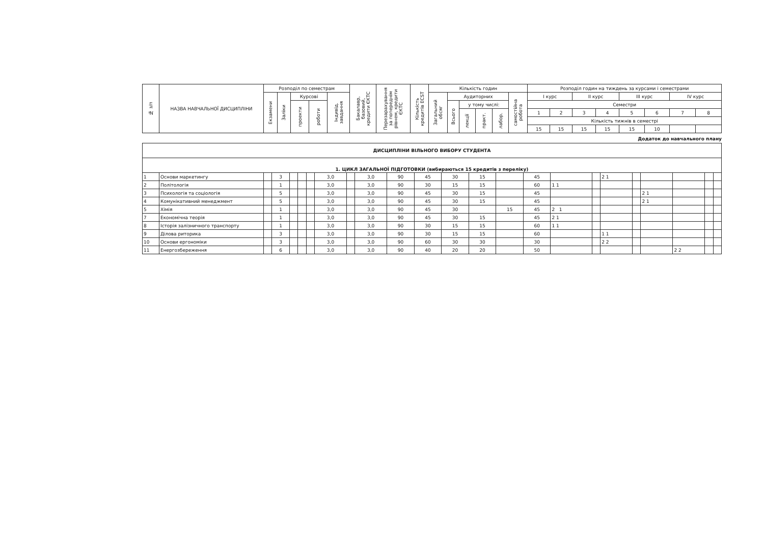| № з/п | НАЗВА НАВЧАЛЬНОЇ ДИСЦИПЛІНИ | Розподіл по семестрам | | | | | Бакалавр, базовий, кредити ЄКТС | Перезарахування за попереднім рівнем, кредити ЄКТС | Кількість кредитів ECST | Кількість годин | | | | | | Розподіл годин на тиждень за курсами і семестрами | | | | | | | |
| --- | --- | --- | --- | --- | --- | --- | --- | --- | --- | --- | --- | --- | --- | --- | --- | --- | --- | --- | --- | --- | --- | --- | --- |
| | | Екзамени | Заліки | Курсові | | Індивід. завдання | | | | Загальний обсяг | Аудиторних | | | | самостійна робота | I курс | | II курс | | III курс | | IV курс | |
| | | | | проекти | роботи | | | | | | Всього | у тому числі: | | | | Семестри | | | | | | | |
| | | | | | | | | | | | | лекції | практ. | лабор. | | 1 | 2 | 3 | 4 | 5 | 6 | 7 | 8 |
| | | | | | | | | | | | | | | | | Кількість тижнів в семестрі | | | | | | | |
| | | | | | | | | | | | | | | | | 15 | 15 | 15 | 15 | 15 | 10 | | |
Додаток до навчального плану
| ДИСЦИПЛІНИ ВІЛЬНОГО ВИБОРУ СТУДЕНТА | | | | | | | | | | | | | | | | | | | | | | | |
| 1. ЦИКЛ ЗАГАЛЬНОЇ ПІДГОТОВКИ (вибираються 15 кредитів з переліку) | | | | | | | | | | | | | | | | | | | | | | | |
| 1 | Основи маркетингу | | 3 | | | | 3,0 | | 3,0 | 90 | 45 | 30 | 15 | | 45 | | | 2 1 | | | | | |
| 2 | Політологія | | 1 | | | | 3,0 | | 3,0 | 90 | 30 | 15 | 15 | | 60 | 1 1 | | | | | | | |
| 3 | Психологія та соціологія | | 5 | | | | 3,0 | | 3,0 | 90 | 45 | 30 | 15 | | 45 | | | | | 2 1 | | | |
| 4 | Комунікативний менеджмент | | 5 | | | | 3,0 | | 3,0 | 90 | 45 | 30 | 15 | | 45 | | | | | 2 1 | | | |
| 5 | Хімія | | 1 | | | | 3,0 | | 3,0 | 90 | 45 | 30 | | 15 | 45 | 2 1 | | | | | | | |
| 7 | Економічна теорія | | 1 | | | | 3,0 | | 3,0 | 90 | 45 | 30 | 15 | | 45 | 2 1 | | | | | | | |
| 8 | Історія залізничного транспорту | | 1 | | | | 3,0 | | 3,0 | 90 | 30 | 15 | 15 | | 60 | 1 1 | | | | | | | |
| 9 | Ділова риторика | | 3 | | | | 3,0 | | 3,0 | 90 | 30 | 15 | 15 | | 60 | | | 1 1 | | | | | |
| 10 | Основи ергономіки | | 3 | | | | 3,0 | | 3,0 | 90 | 60 | 30 | 30 | | 30 | | | 2 2 | | | | | |
| 11 | Енергозбереження | | 6 | | | | 3,0 | | 3,0 | 90 | 40 | 20 | 20 | | 50 | | | | | | 2 2 | | |